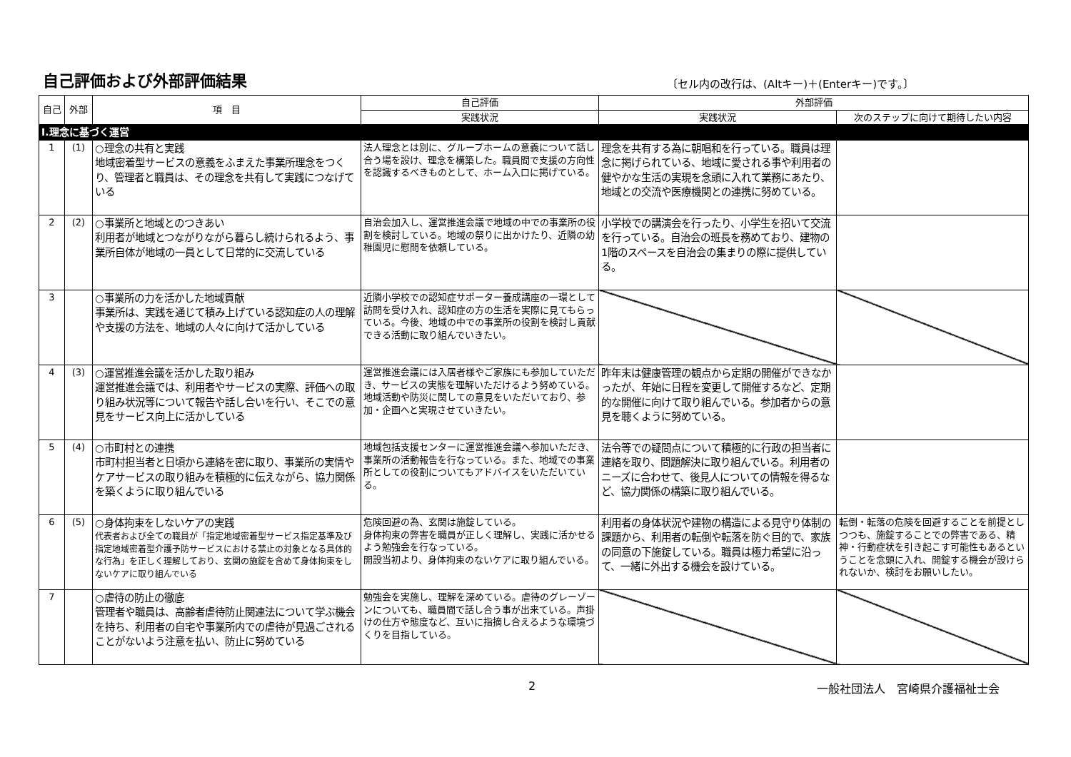自己評価および外部評価結果
〔セル内の改行は、(Altキー)＋(Enterキー)です。〕
| 自己 | 外部 | 項 目 | 自己評価 | 外部評価 | |
| --- | --- | --- | --- | --- | --- |
| | | | 実践状況 | 実践状況 | 次のステップに向けて期待したい内容 |
| Ⅰ.理念に基づく運営 | | | | | |
| 1 | (1) | ○理念の共有と実践 地域密着型サービスの意義をふまえた事業所理念をつくり、管理者と職員は、その理念を共有して実践につなげている | 法人理念とは別に、グループホームの意義について話し合う場を設け、理念を構築した。職員間で支援の方向性を認識するべきものとして、ホーム入口に掲げている。 | 理念を共有する為に朝唱和を行っている。職員は理念に掲げられている、地域に愛される事や利用者の健やかな生活の実現を念頭に入れて業務にあたり、地域との交流や医療機関との連携に努めている。 | |
| 2 | (2) | ○事業所と地域とのつきあい 利用者が地域とつながりながら暮らし続けられるよう、事業所自体が地域の一員として日常的に交流している | 自治会加入し、運営推進会議で地域の中での事業所の役割を検討している。地域の祭りに出かけたり、近隣の幼稚園児に慰問を依頼している。 | 小学校での講演会を行ったり、小学生を招いて交流を行っている。自治会の班長を務めており、建物の1階のスペースを自治会の集まりの際に提供している。 | |
| 3 | | ○事業所の力を活かした地域貢献 事業所は、実践を通じて積み上げている認知症の人の理解や支援の方法を、地域の人々に向けて活かしている | 近隣小学校での認知症サポーター養成講座の一環として訪問を受け入れ、認知症の方の生活を実際に見てもらっている。今後、地域の中での事業所の役割を検討し貢献できる活動に取り組んでいきたい。 | | |
| 4 | (3) | ○運営推進会議を活かした取り組み 運営推進会議では、利用者やサービスの実際、評価への取り組み状況等について報告や話し合いを行い、そこでの意見をサービス向上に活かしている | 運営推進会議には入居者様やご家族にも参加していただき、サービスの実態を理解いただけるよう努めている。地域活動や防災に関しての意見をいただいており、参加・企画へと実現させていきたい。 | 昨年末は健康管理の観点から定期の開催ができなかったが、年始に日程を変更して開催するなど、定期的な開催に向けて取り組んでいる。参加者からの意見を聴くように努めている。 | |
| 5 | (4) | ○市町村との連携 市町村担当者と日頃から連絡を密に取り、事業所の実情やケアサービスの取り組みを積極的に伝えながら、協力関係を築くように取り組んでいる | 地域包括支援センターに運営推進会議へ参加いただき、事業所の活動報告を行なっている。また、地域での事業所としての役割についてもアドバイスをいただいている。 | 法令等での疑問点について積極的に行政の担当者に連絡を取り、問題解決に取り組んでいる。利用者のニーズに合わせて、後見人についての情報を得るなど、協力関係の構築に取り組んでいる。 | |
| 6 | (5) | ○身体拘束をしないケアの実践 代表者および全ての職員が「指定地域密着型サービス指定基準及び指定地域密着型介護予防サービスにおける禁止の対象となる具体的な行為」を正しく理解しており、玄関の施錠を含めて身体拘束をしないケアに取り組んでいる | 危険回避の為、玄関は施錠している。 身体拘束の弊害を職員が正しく理解し、実践に活かせるよう勉強会を行なっている。 開設当初より、身体拘束のないケアに取り組んでいる。 | 利用者の身体状況や建物の構造による見守り体制の課題から、利用者の転倒や転落を防ぐ目的で、家族の同意の下施錠している。職員は極力希望に沿って、一緒に外出する機会を設けている。 | 転倒・転落の危険を回避することを前提としつつも、施錠することでの弊害である、精神・行動症状を引き起こす可能性もあるということを念頭に入れ、開錠する機会が設けられないか、検討をお願いしたい。 |
| 7 | | ○虐待の防止の徹底 管理者や職員は、高齢者虐待防止関連法について学ぶ機会を持ち、利用者の自宅や事業所内での虐待が見過ごされることがないよう注意を払い、防止に努めている | 勉強会を実施し、理解を深めている。虐待のグレーゾーンについても、職員間で話し合う事が出来ている。声掛けの仕方や態度など、互いに指摘し合えるような環境づくりを目指している。 | | |
2 一般社団法人　宮崎県介護福祉士会